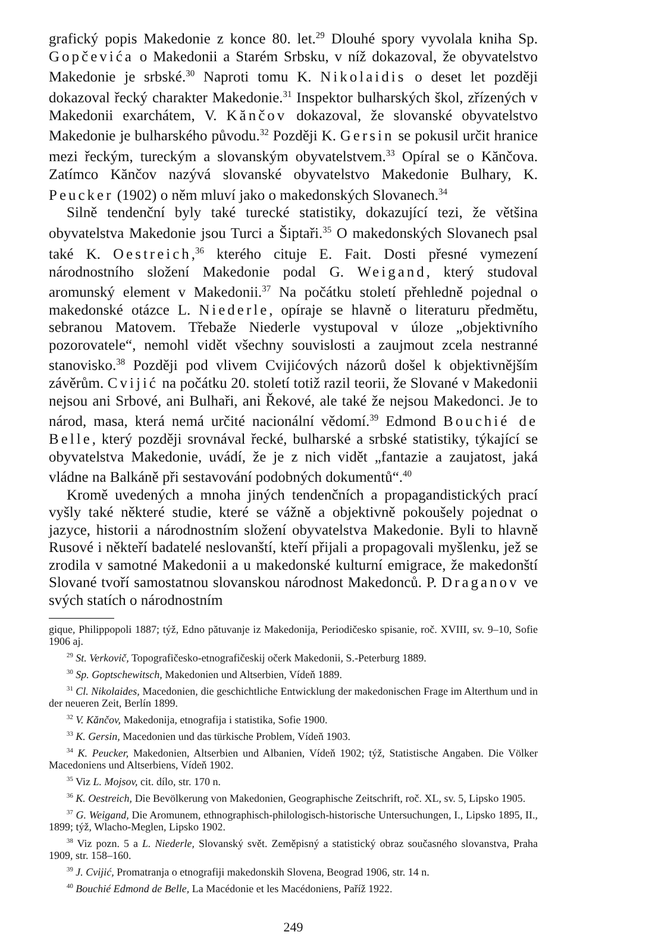grafický popis Makedonie z konce 80. let.<sup>29</sup> Dlouhé spory vyvolala kniha Sp. Gopčevića o Makedonii a Starém Srbsku, v níž dokazoval, že obyvatelstvo Makedonie je srbské.<sup>30</sup> Naproti tomu K. Nikolaidis o deset let později dokazoval řecký charakter Makedonie.<sup>31</sup> Inspektor bulharských škol, zřízených v Makedonii exarchátem, V. Kănčov dokazoval, že slovanské obyvatelstvo Makedonie je bulharského původu.<sup>32</sup> Později K. Gersin se pokusil určit hranice mezi řeckým, tureckým a slovanským obyvatelstvem.<sup>33</sup> Opíral se o Kănčova. Zatímco Kănčov nazývá slovanské obyvatelstvo Makedonie Bulhary, K. Peucker (1902) o něm mluví jako o makedonských Slovanech.<sup>34</sup>
Silně tendenční byly také turecké statistiky, dokazující tezi, že většina obyvatelstva Makedonie jsou Turci a Šiptaři.<sup>35</sup> O makedonských Slovanech psal také K. Oestreich,<sup>36</sup> kterého cituje E. Fait. Dosti přesné vymezení národnostního složení Makedonie podal G. Weigand, který studoval aromunský element v Makedonii.<sup>37</sup> Na počátku století přehledně pojednal o makedonské otázce L. Niederle, opíraje se hlavně o literaturu předmětu, sebranou Matovem. Třebaže Niederle vystupoval v úloze „objektivního pozorovatele“, nemohl vidět všechny souvislosti a zaujmout zcela nestranné stanovisko.<sup>38</sup> Později pod vlivem Cvijićových názorů došel k objektivnějším závěrům. Cvijić na počátku 20. století totiž razil teorii, že Slované v Makedonii nejsou ani Srbové, ani Bulhaři, ani Řekové, ale také že nejsou Makedonci. Je to národ, masa, která nemá určité nacionální vědomí.<sup>39</sup> Edmond Bouchié de Belle, který později srovnával řecké, bulharské a srbské statistiky, týkající se obyvatelstva Makedonie, uvádí, že je z nich vidět „fantazie a zaujatost, jaká vládne na Balkáně při sestavování podobných dokumentů“.<sup>40</sup>
Kromě uvedených a mnoha jiných tendenčních a propagandistických prací vyšly také některé studie, které se vážně a objektivně pokoušely pojednat o jazyce, historii a národnostním složení obyvatelstva Makedonie. Byli to hlavně Rusové i někteří badatelé neslovanští, kteří přijali a propagovali myšlenku, jež se zrodila v samotné Makedonii a u makedonské kulturní emigrace, že makedonští Slované tvoří samostatnou slovanskou národnost Makedonců. P. Draganov ve svých statích o národnostním
gique, Philippopoli 1887; týž, Edno pătuvanje iz Makedonija, Periodičesko spisanie, roč. XVIII, sv. 9–10, Sofie 1906 aj.
<sup>29</sup> St. Verkovič, Topografičesko-etnografičeskij očerk Makedonii, S.-Peterburg 1889.
<sup>30</sup> Sp. Goptschewitsch, Makedonien und Altserbien, Vídeň 1889.
<sup>31</sup> Cl. Nikolaides, Macedonien, die geschichtliche Entwicklung der makedonischen Frage im Alterthum und in der neueren Zeit, Berlín 1899.
<sup>32</sup> V. Kănčov, Makedonija, etnografija i statistika, Sofie 1900.
<sup>33</sup> K. Gersin, Macedonien und das türkische Problem, Vídeň 1903.
<sup>34</sup> K. Peucker, Makedonien, Altserbien und Albanien, Vídeň 1902; týž, Statistische Angaben. Die Völker Macedoniens und Altserbiens, Vídeň 1902.
<sup>35</sup> Viz L. Mojsov, cit. dílo, str. 170 n.
<sup>36</sup> K. Oestreich, Die Bevölkerung von Makedonien, Geographische Zeitschrift, roč. XL, sv. 5, Lipsko 1905.
<sup>37</sup> G. Weigand, Die Aromunem, ethnographisch-philologisch-historische Untersuchungen, I., Lipsko 1895, II., 1899; týž, Wlacho-Meglen, Lipsko 1902.
<sup>38</sup> Viz pozn. 5 a L. Niederle, Slovanský svět. Zeměpisný a statistický obraz současného slovanstva, Praha 1909, str. 158–160.
<sup>39</sup> J. Cvijić, Promatranja o etnografiji makedonskih Slovena, Beograd 1906, str. 14 n.
<sup>40</sup> Bouchié Edmond de Belle, La Macédonie et les Macédoniens, Paříž 1922.
249